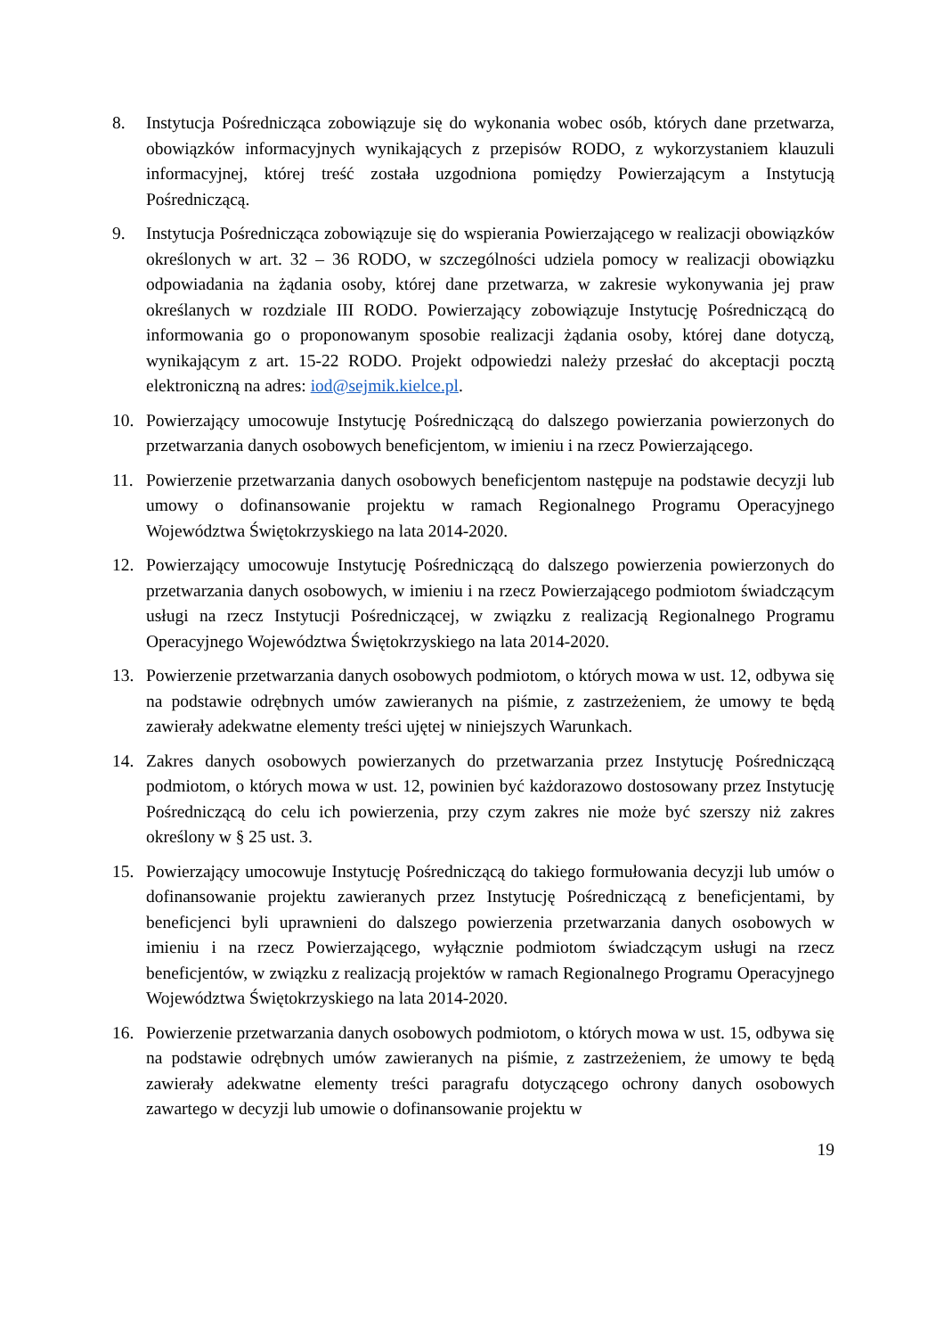8. Instytucja Pośrednicząca zobowiązuje się do wykonania wobec osób, których dane przetwarza, obowiązków informacyjnych wynikających z przepisów RODO, z wykorzystaniem klauzuli informacyjnej, której treść została uzgodniona pomiędzy Powierzającym a Instytucją Pośredniczącą.
9. Instytucja Pośrednicząca zobowiązuje się do wspierania Powierzającego w realizacji obowiązków określonych w art. 32 – 36 RODO, w szczególności udziela pomocy w realizacji obowiązku odpowiadania na żądania osoby, której dane przetwarza, w zakresie wykonywania jej praw określanych w rozdziale III RODO. Powierzający zobowiązuje Instytucję Pośredniczącą do informowania go o proponowanym sposobie realizacji żądania osoby, której dane dotyczą, wynikającym z art. 15-22 RODO. Projekt odpowiedzi należy przesłać do akceptacji pocztą elektroniczną na adres: iod@sejmik.kielce.pl.
10. Powierzający umocowuje Instytucję Pośredniczącą do dalszego powierzania powierzonych do przetwarzania danych osobowych beneficjentom, w imieniu i na rzecz Powierzającego.
11. Powierzenie przetwarzania danych osobowych beneficjentom następuje na podstawie decyzji lub umowy o dofinansowanie projektu w ramach Regionalnego Programu Operacyjnego Województwa Świętokrzyskiego na lata 2014-2020.
12. Powierzający umocowuje Instytucję Pośredniczącą do dalszego powierzenia powierzonych do przetwarzania danych osobowych, w imieniu i na rzecz Powierzającego podmiotom świadczącym usługi na rzecz Instytucji Pośredniczącej, w związku z realizacją Regionalnego Programu Operacyjnego Województwa Świętokrzyskiego na lata 2014-2020.
13. Powierzenie przetwarzania danych osobowych podmiotom, o których mowa w ust. 12, odbywa się na podstawie odrębnych umów zawieranych na piśmie, z zastrzeżeniem, że umowy te będą zawierały adekwatne elementy treści ujętej w niniejszych Warunkach.
14. Zakres danych osobowych powierzanych do przetwarzania przez Instytucję Pośredniczącą podmiotom, o których mowa w ust. 12, powinien być każdorazowo dostosowany przez Instytucję Pośredniczącą do celu ich powierzenia, przy czym zakres nie może być szerszy niż zakres określony w § 25 ust. 3.
15. Powierzający umocowuje Instytucję Pośredniczącą do takiego formułowania decyzji lub umów o dofinansowanie projektu zawieranych przez Instytucję Pośredniczącą z beneficjentami, by beneficjenci byli uprawnieni do dalszego powierzenia przetwarzania danych osobowych w imieniu i na rzecz Powierzającego, wyłącznie podmiotom świadczącym usługi na rzecz beneficjentów, w związku z realizacją projektów w ramach Regionalnego Programu Operacyjnego Województwa Świętokrzyskiego na lata 2014-2020.
16. Powierzenie przetwarzania danych osobowych podmiotom, o których mowa w ust. 15, odbywa się na podstawie odrębnych umów zawieranych na piśmie, z zastrzeżeniem, że umowy te będą zawierały adekwatne elementy treści paragrafu dotyczącego ochrony danych osobowych zawartego w decyzji lub umowie o dofinansowanie projektu w
19